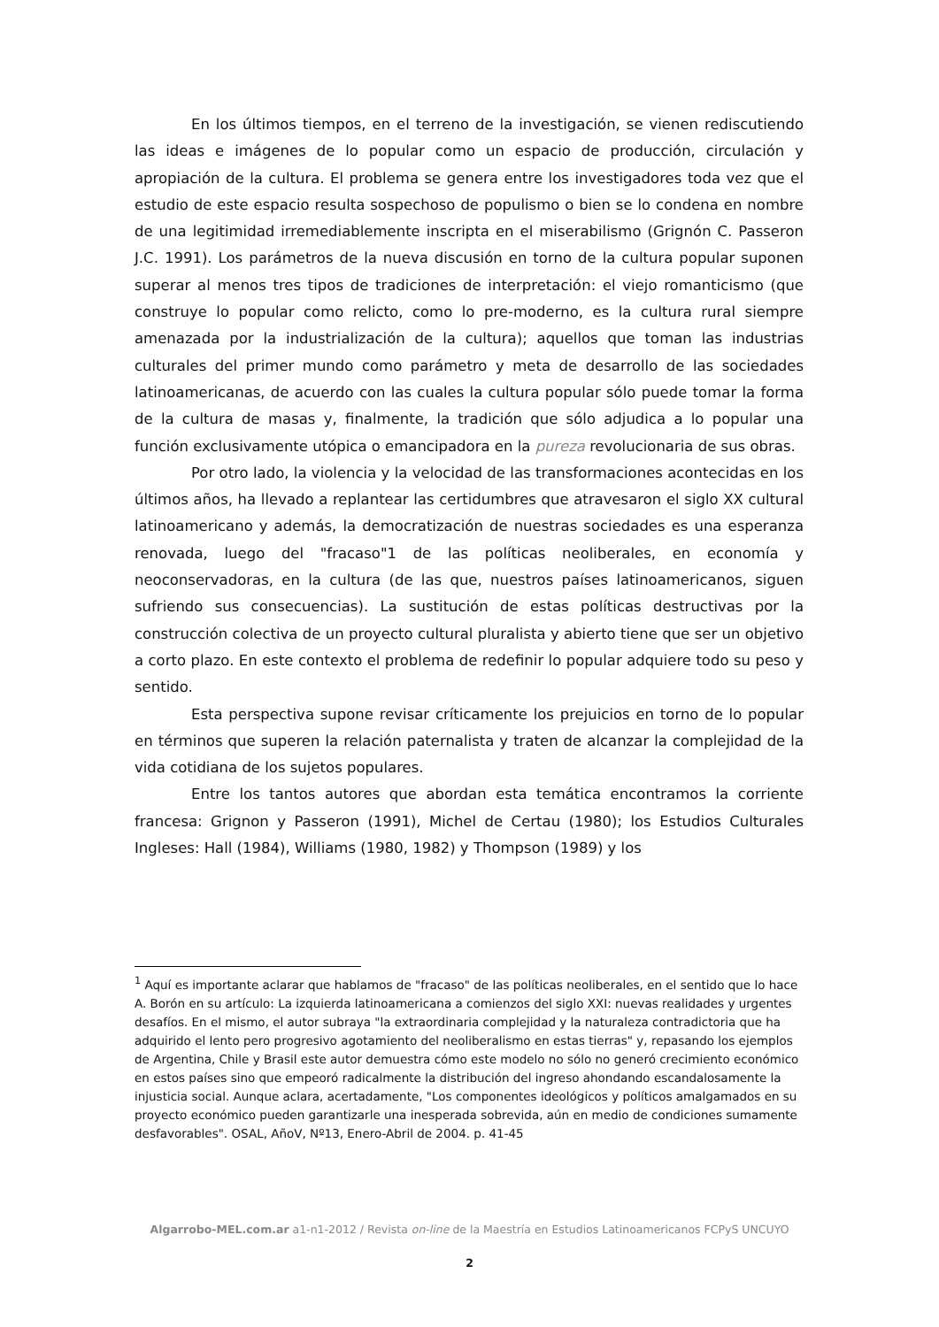En los últimos tiempos, en el terreno de la investigación, se vienen rediscutiendo las ideas e imágenes de lo popular como un espacio de producción, circulación y apropiación de la cultura. El problema se genera entre los investigadores toda vez que el estudio de este espacio resulta sospechoso de populismo o bien se lo condena en nombre de una legitimidad irremediablemente inscripta en el miserabilismo (Grignón C. Passeron J.C. 1991). Los parámetros de la nueva discusión en torno de la cultura popular suponen superar al menos tres tipos de tradiciones de interpretación: el viejo romanticismo (que construye lo popular como relicto, como lo pre-moderno, es la cultura rural siempre amenazada por la industrialización de la cultura); aquellos que toman las industrias culturales del primer mundo como parámetro y meta de desarrollo de las sociedades latinoamericanas, de acuerdo con las cuales la cultura popular sólo puede tomar la forma de la cultura de masas y, finalmente, la tradición que sólo adjudica a lo popular una función exclusivamente utópica o emancipadora en la pureza revolucionaria de sus obras.
Por otro lado, la violencia y la velocidad de las transformaciones acontecidas en los últimos años, ha llevado a replantear las certidumbres que atravesaron el siglo XX cultural latinoamericano y además, la democratización de nuestras sociedades es una esperanza renovada, luego del "fracaso"1 de las políticas neoliberales, en economía y neoconservadoras, en la cultura (de las que, nuestros países latinoamericanos, siguen sufriendo sus consecuencias). La sustitución de estas políticas destructivas por la construcción colectiva de un proyecto cultural pluralista y abierto tiene que ser un objetivo a corto plazo. En este contexto el problema de redefinir lo popular adquiere todo su peso y sentido.
Esta perspectiva supone revisar críticamente los prejuicios en torno de lo popular en términos que superen la relación paternalista y traten de alcanzar la complejidad de la vida cotidiana de los sujetos populares.
Entre los tantos autores que abordan esta temática encontramos la corriente francesa: Grignon y Passeron (1991), Michel de Certau (1980); los Estudios Culturales Ingleses: Hall (1984), Williams (1980, 1982) y Thompson (1989) y los
<sup>1</sup> Aquí es importante aclarar que hablamos de "fracaso" de las políticas neoliberales, en el sentido que lo hace A. Borón en su artículo: La izquierda latinoamericana a comienzos del siglo XXI: nuevas realidades y urgentes desafíos. En el mismo, el autor subraya "la extraordinaria complejidad y la naturaleza contradictoria que ha adquirido el lento pero progresivo agotamiento del neoliberalismo en estas tierras" y, repasando los ejemplos de Argentina, Chile y Brasil este autor demuestra cómo este modelo no sólo no generó crecimiento económico en estos países sino que empeoró radicalmente la distribución del ingreso ahondando escandalosamente la injusticia social. Aunque aclara, acertadamente, "Los componentes ideológicos y políticos amalgamados en su proyecto económico pueden garantizarle una inesperada sobrevida, aún en medio de condiciones sumamente desfavorables". OSAL, AñoV, Nº13, Enero-Abril de 2004. p. 41-45
Algarrobo-MEL.com.ar a1-n1-2012 / Revista on-line de la Maestría en Estudios Latinoamericanos FCPyS UNCUYO
2